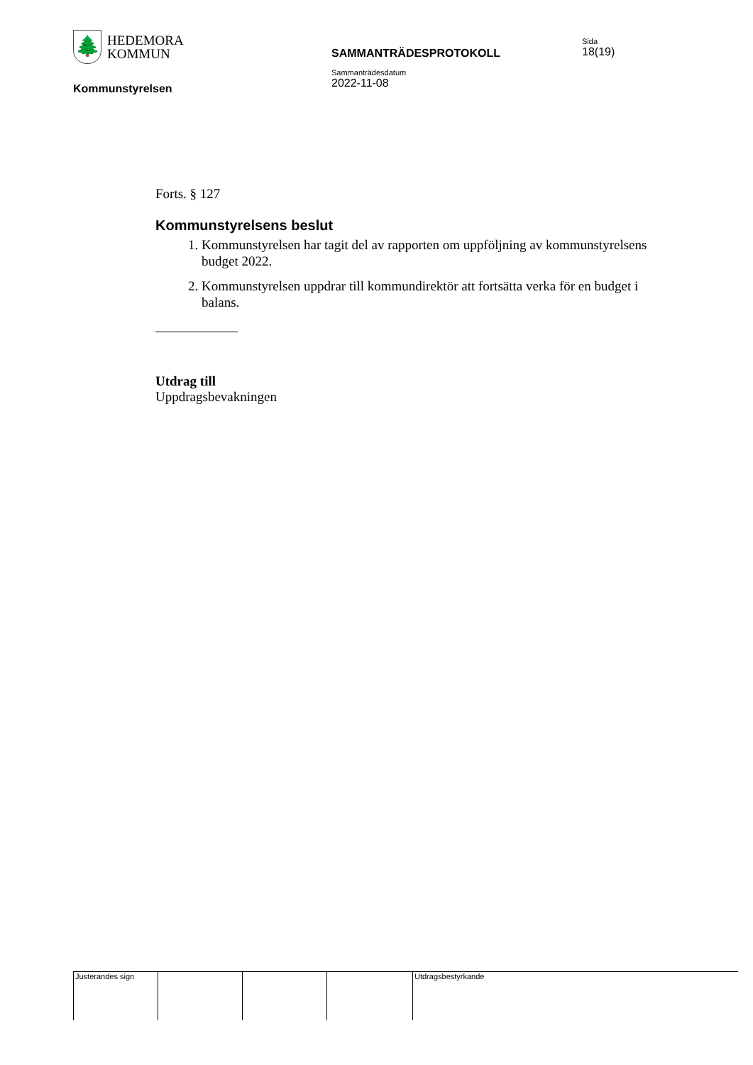🌲
HEDEMORA
KOMMUN
Kommunstyrelsen
SAMMANTRÄDESPROTOKOLL
Sammanträdesdatum
2022-11-08
Sida
18(19)
Forts. § 127
Kommunstyrelsens beslut
1. Kommunstyrelsen har tagit del av rapporten om uppföljning av kommunstyrelsens budget 2022.
2. Kommunstyrelsen uppdrar till kommundirektör att fortsätta verka för en budget i balans.
Utdrag till
Uppdragsbevakningen
Justerandes sign Utdragsbestyrkande